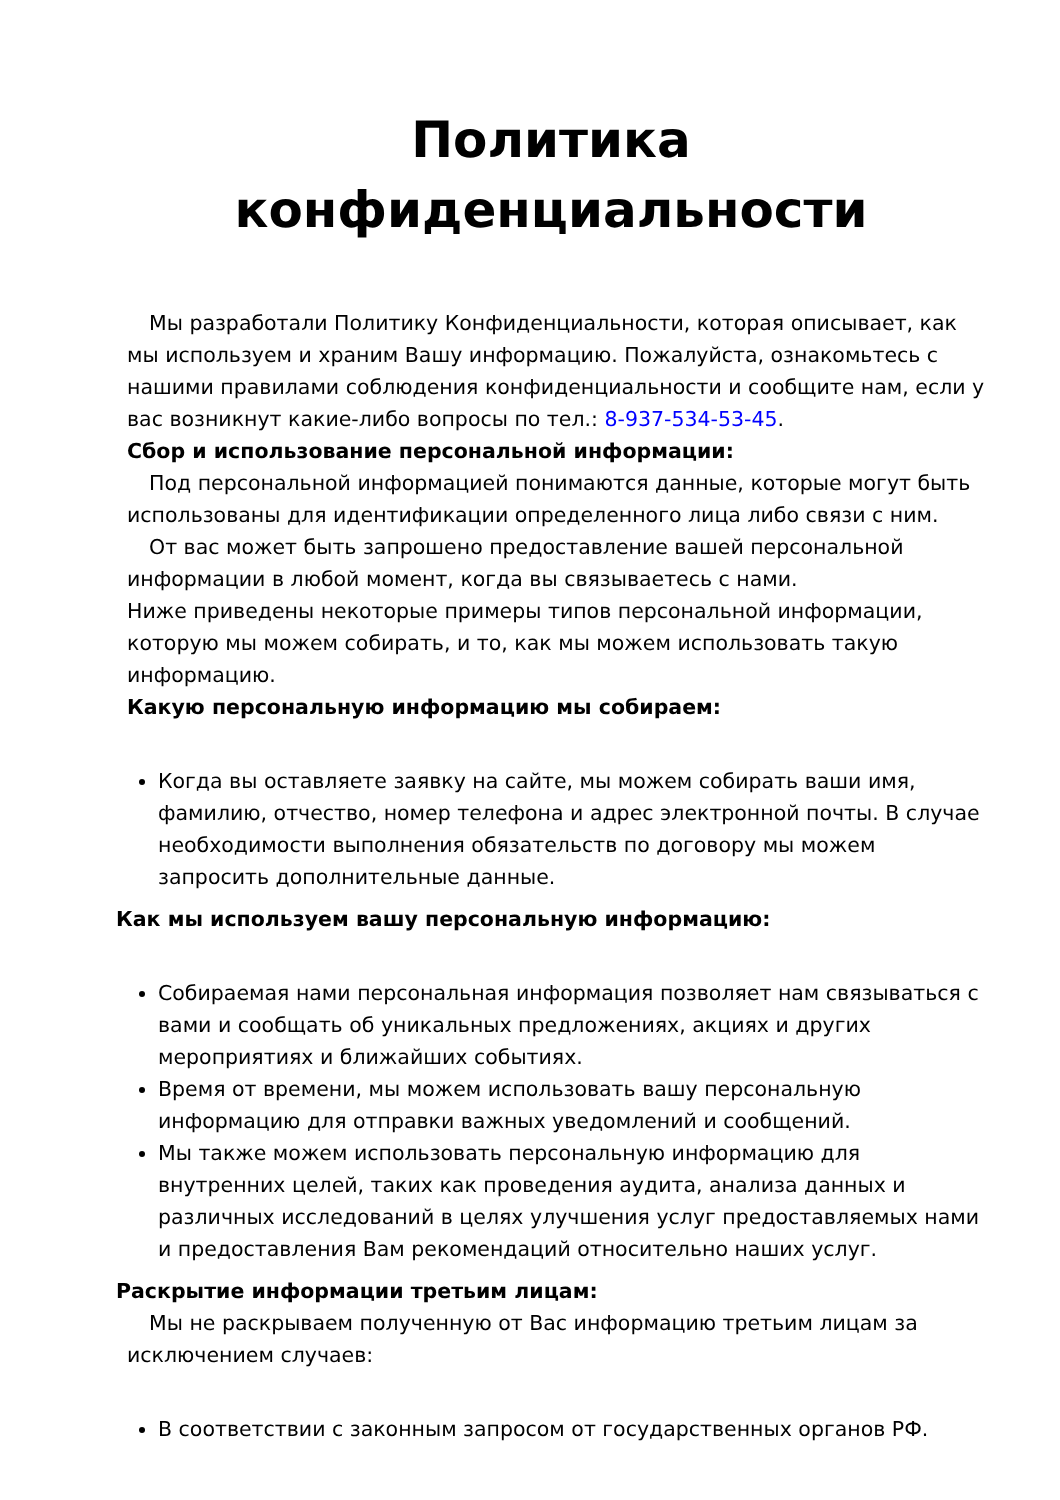Политика конфиденциальности
Мы разработали Политику Конфиденциальности, которая описывает, как мы используем и храним Вашу информацию. Пожалуйста, ознакомьтесь с нашими правилами соблюдения конфиденциальности и сообщите нам, если у вас возникнут какие-либо вопросы по тел.: 8-937-534-53-45.
Сбор и использование персональной информации:
Под персональной информацией понимаются данные, которые могут быть использованы для идентификации определенного лица либо связи с ним.
От вас может быть запрошено предоставление вашей персональной информации в любой момент, когда вы связываетесь с нами.
Ниже приведены некоторые примеры типов персональной информации, которую мы можем собирать, и то, как мы можем использовать такую информацию.
Какую персональную информацию мы собираем:
Когда вы оставляете заявку на сайте, мы можем собирать ваши имя, фамилию, отчество, номер телефона и адрес электронной почты. В случае необходимости выполнения обязательств по договору мы можем запросить дополнительные данные.
Как мы используем вашу персональную информацию:
Собираемая нами персональная информация позволяет нам связываться с вами и сообщать об уникальных предложениях, акциях и других мероприятиях и ближайших событиях.
Время от времени, мы можем использовать вашу персональную информацию для отправки важных уведомлений и сообщений.
Мы также можем использовать персональную информацию для внутренних целей, таких как проведения аудита, анализа данных и различных исследований в целях улучшения услуг предоставляемых нами и предоставления Вам рекомендаций относительно наших услуг.
Раскрытие информации третьим лицам:
Мы не раскрываем полученную от Вас информацию третьим лицам за исключением случаев:
В соответствии с законным запросом от государственных органов РФ.